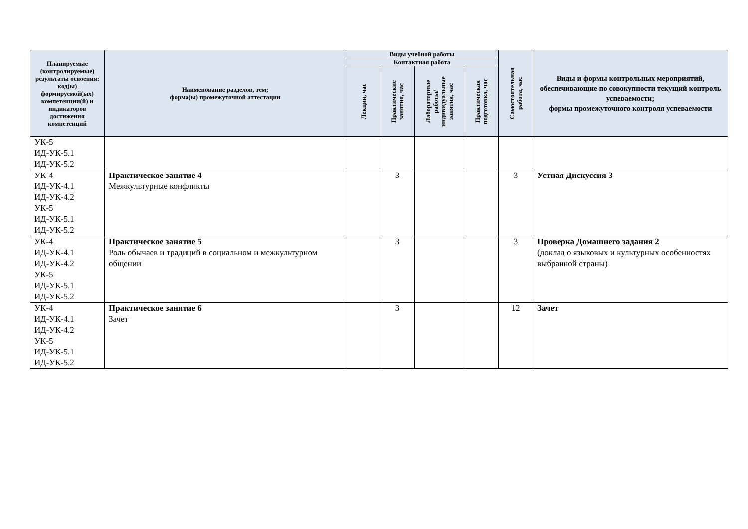| Планируемые (контролируемые) результаты освоения: код(ы) формируемой(ых) компетенции(й) и индикаторов достижения компетенций | Наименование разделов, тем; форма(ы) промежуточной аттестации | Виды учебной работы | | | | Самостоятельная работа, час | Виды и формы контрольных мероприятий, обеспечивающие по совокупности текущий контроль успеваемости; формы промежуточного контроля успеваемости |
| --- | --- | --- | --- | --- | --- | --- | --- |
| | | Контактная работа | | | | | |
| | | Лекции, час | Практические занятия, час | Лабораторные работы/ индивидуальные занятия, час | Практическая подготовка, час | | |
| УК-5 ИД-УК-5.1 ИД-УК-5.2 | | | | | | | |
| УК-4 ИД-УК-4.1 ИД-УК-4.2 УК-5 ИД-УК-5.1 ИД-УК-5.2 | Практическое занятие 4 Межкультурные конфликты | | 3 | | | 3 | Устная Дискуссия 3 |
| УК-4 ИД-УК-4.1 ИД-УК-4.2 УК-5 ИД-УК-5.1 ИД-УК-5.2 | Практическое занятие 5 Роль обычаев и традиций в социальном и межкультурном общении | | 3 | | | 3 | Проверка Домашнего задания 2 (доклад о языковых и культурных особенностях выбранной страны) |
| УК-4 ИД-УК-4.1 ИД-УК-4.2 УК-5 ИД-УК-5.1 ИД-УК-5.2 | Практическое занятие 6 Зачет | | 3 | | | 12 | Зачет |